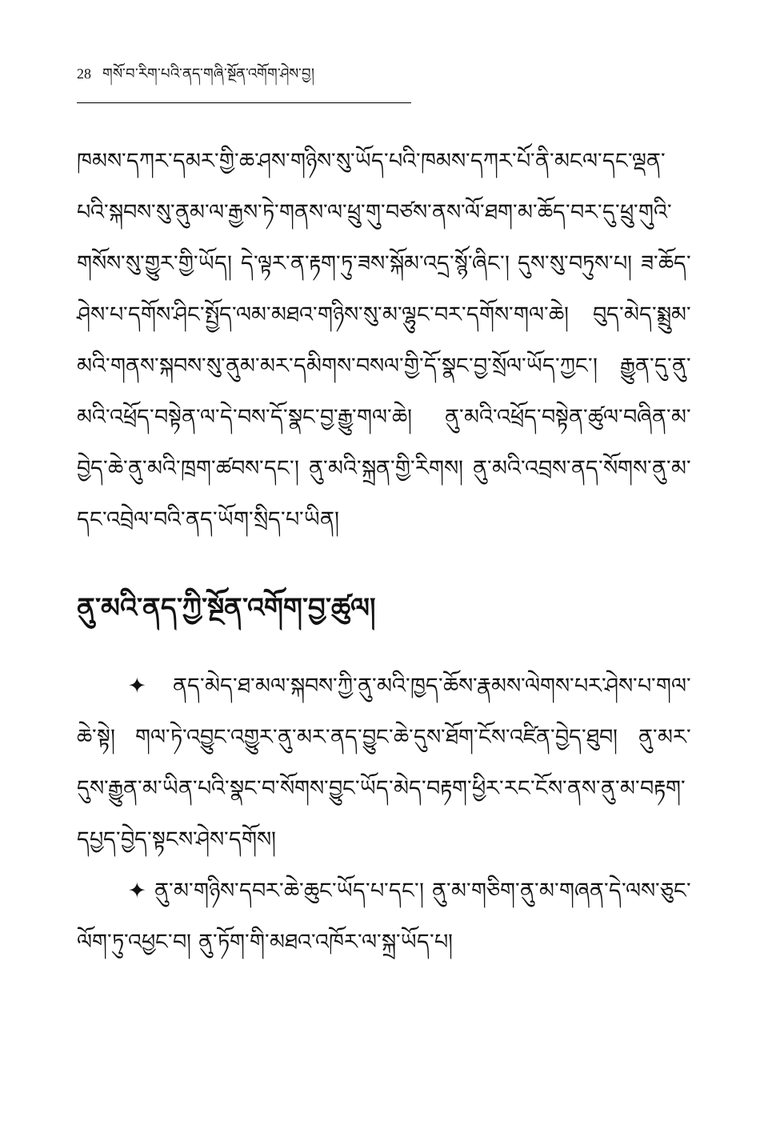28 གསོ་བ་རིག་པའི་ནད་གཞི་སྔོན་འགོག་ཤེས་བྱ།
ཁམས་དཀར་དམར་གྱི་ཆ་ཤས་གཉིས་སུ་ཡོད་པའི་ཁམས་དཀར་པོ་ནི་མངལ་དང་ལྡན་པའི་སྐབས་སུ་ནུམ་ལ་རྒྱས་ཏེ་གནས་ལ་ཕྲུ་གུ་བཙས་ནས་ལོ་ཐག་མ་ཆོད་བར་དུ་ཕྲུ་གུའི་གསོས་སུ་གྱུར་གྱི་ཡོད། དེ་ལྟར་ན་རྟག་ཏུ་ཟས་སྐོམ་འདྲ་སྙོ་ཞིང་། དུས་སུ་བཏུས་པ། ཟ་ཆོད་ཤེས་པ་དགོས་ཤིང་སྤྱོད་ལམ་མཐའ་གཉིས་སུ་མ་ལྷུང་བར་དགོས་གལ་ཆེ། བུད་མེད་སྨྲུམ་མའི་གནས་སྐབས་སུ་ནུམ་མར་དམིགས་བསལ་གྱི་དོ་སྣང་བྱ་སྲོལ་ཡོད་ཀྱང་། རྒྱུན་དུ་ནུ་མའི་འཕྲོད་བསྟེན་ལ་དེ་བས་དོ་སྣང་བྱ་རྒྱུ་གལ་ཆེ། ནུ་མའི་འཕྲོད་བསྟེན་ཚུལ་བཞིན་མ་བྱེད་ཆེ་ནུ་མའི་ཁྲག་ཚབས་དང་། ནུ་མའི་སྐྲན་གྱི་རིགས། ནུ་མའི་འབྲས་ནད་སོགས་ནུ་མ་དང་འབྲེལ་བའི་ནད་ཡོག་སྲིད་པ་ཡིན།
ནུ་མའི་ནད་ཀྱི་སྔོན་འགོག་བྱ་ཚུལ།
✦ ནད་མེད་ཐ་མལ་སྐབས་ཀྱི་ནུ་མའི་ཁྱད་ཆོས་རྣམས་ལེགས་པར་ཤེས་པ་གལ་ཆེ་སྟེ། གལ་ཏེ་འབྱུང་འགྱུར་ནུ་མར་ནད་བྱུང་ཆེ་དུས་ཐོག་ངོས་འཛིན་བྱེད་ཐུབ། ནུ་མར་དུས་རྒྱུན་མ་ཡིན་པའི་སྣང་བ་སོགས་བྱུང་ཡོད་མེད་བརྟག་ཕྱིར་རང་ངོས་ནས་ནུ་མ་བརྟག་དཔྱད་བྱེད་སྟངས་ཤེས་དགོས།
✦ ནུ་མ་གཉིས་དབར་ཆེ་ཆུང་ཡོད་པ་དང་། ནུ་མ་གཅིག་ནུ་མ་གཞན་དེ་ལས་ཅུང་ལོག་ཏུ་འཕྱང་བ། ནུ་ཏོག་གི་མཐའ་འཁོར་ལ་སྐྲ་ཡོད་པ།